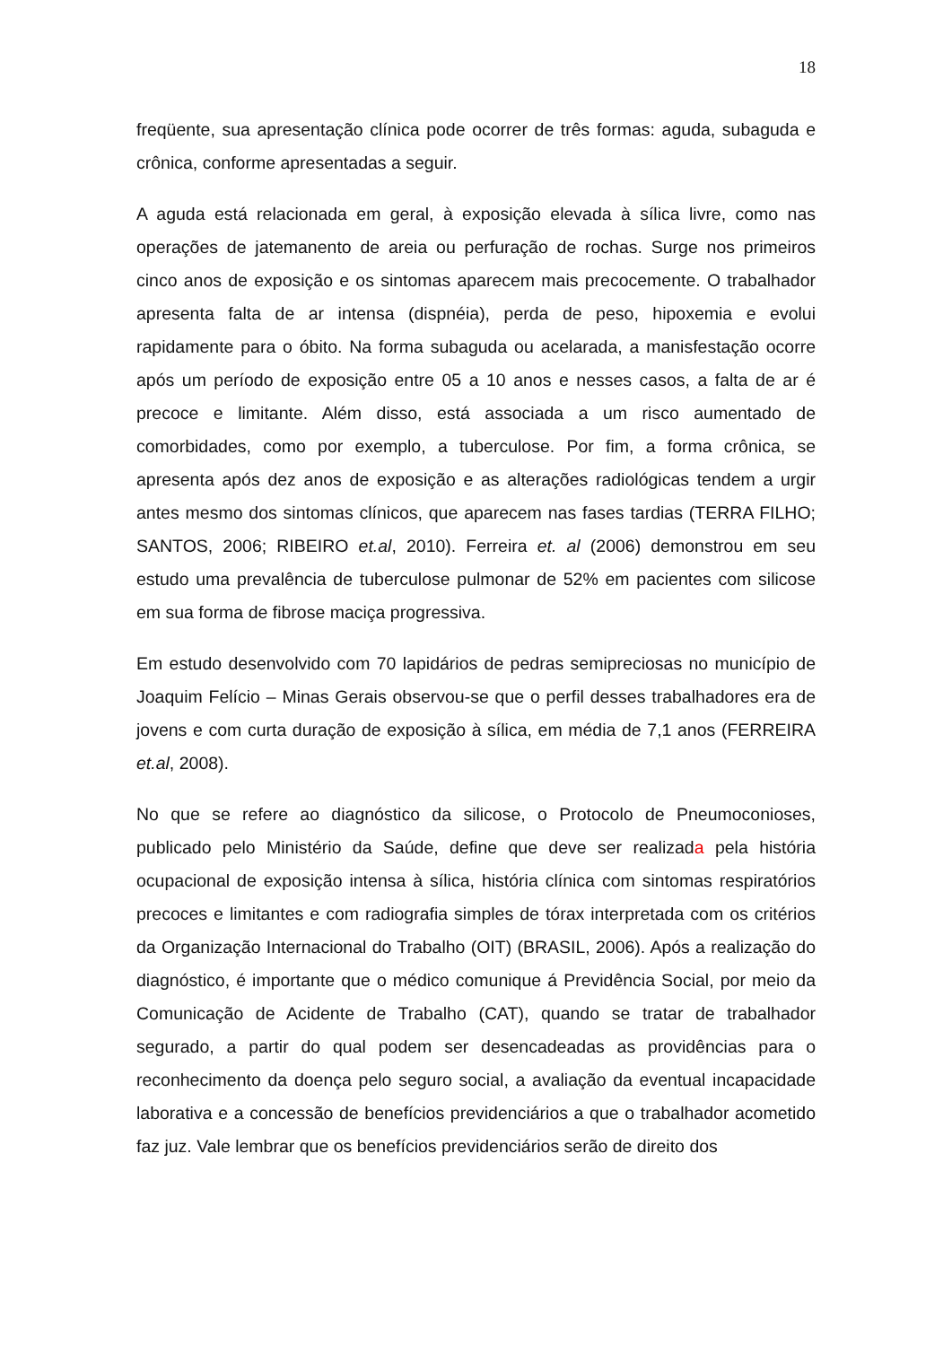18
freqüente, sua apresentação clínica pode ocorrer de três formas: aguda, subaguda e crônica, conforme apresentadas a seguir.
A aguda está relacionada em geral, à exposição elevada à sílica livre, como nas operações de jatemanento de areia ou perfuração de rochas. Surge nos primeiros cinco anos de exposição e os sintomas aparecem mais precocemente. O trabalhador apresenta falta de ar intensa (dispnéia), perda de peso, hipoxemia e evolui rapidamente para o óbito. Na forma subaguda ou acelarada, a manisfestação ocorre após um período de exposição entre 05 a 10 anos e nesses casos, a falta de ar é precoce e limitante. Além disso, está associada a um risco aumentado de comorbidades, como por exemplo, a tuberculose. Por fim, a forma crônica, se apresenta após dez anos de exposição e as alterações radiológicas tendem a urgir antes mesmo dos sintomas clínicos, que aparecem nas fases tardias (TERRA FILHO; SANTOS, 2006; RIBEIRO et.al, 2010). Ferreira et. al (2006) demonstrou em seu estudo uma prevalência de tuberculose pulmonar de 52% em pacientes com silicose em sua forma de fibrose maciça progressiva.
Em estudo desenvolvido com 70 lapidários de pedras semipreciosas no município de Joaquim Felício – Minas Gerais observou-se que o perfil desses trabalhadores era de jovens e com curta duração de exposição à sílica, em média de 7,1 anos (FERREIRA et.al, 2008).
No que se refere ao diagnóstico da silicose, o Protocolo de Pneumoconioses, publicado pelo Ministério da Saúde, define que deve ser realizada pela história ocupacional de exposição intensa à sílica, história clínica com sintomas respiratórios precoces e limitantes e com radiografia simples de tórax interpretada com os critérios da Organização Internacional do Trabalho (OIT) (BRASIL, 2006). Após a realização do diagnóstico, é importante que o médico comunique á Previdência Social, por meio da Comunicação de Acidente de Trabalho (CAT), quando se tratar de trabalhador segurado, a partir do qual podem ser desencadeadas as providências para o reconhecimento da doença pelo seguro social, a avaliação da eventual incapacidade laborativa e a concessão de benefícios previdenciários a que o trabalhador acometido faz juz. Vale lembrar que os benefícios previdenciários serão de direito dos